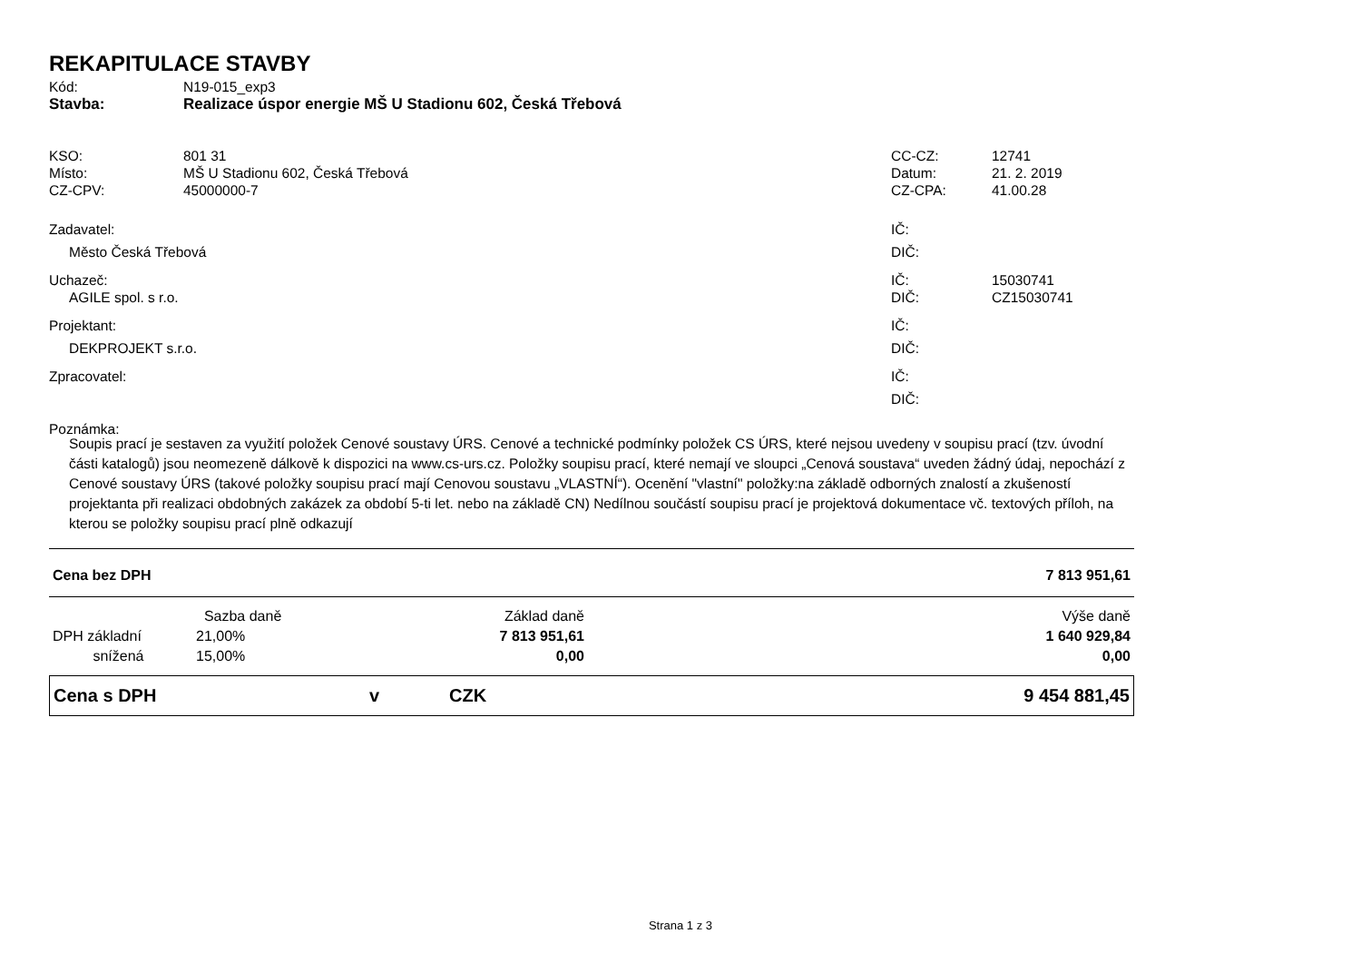REKAPITULACE STAVBY
Kód: N19-015_exp3
Stavba: Realizace úspor energie MŠ U Stadionu 602, Česká Třebová
KSO: 801 31 CC-CZ: 12741
Místo: MŠ U Stadionu 602, Česká Třebová Datum: 21. 2. 2019
CZ-CPV: 45000000-7 CZ-CPA: 41.00.28
Zadavatel: IČ:
Město Česká Třebová DIČ:
Uchazeč: IČ: 15030741
AGILE spol. s r.o. DIČ: CZ15030741
Projektant: IČ:
DEKPROJEKT s.r.o. DIČ:
Zpracovatel: IČ:
DIČ:
Poznámka:
Soupis prací je sestaven za využití položek Cenové soustavy ÚRS. Cenové a technické podmínky položek CS ÚRS, které nejsou uvedeny v soupisu prací (tzv. úvodní části katalogů) jsou neomezeně dálkově k dispozici na www.cs-urs.cz. Položky soupisu prací, které nemají ve sloupci „Cenová soustava“ uveden žádný údaj, nepochází z Cenové soustavy ÚRS (takové položky soupisu prací mají Cenovou soustavu „VLASTNÍ“). Ocenění "vlastní" položky:na základě odborných znalostí a zkušeností projektanta při realizaci obdobných zakázek za období 5-ti let. nebo na základě CN) Nedílnou součástí soupisu prací je projektová dokumentace vč. textových příloh, na kterou se položky soupisu prací plně odkazují
| Cena bez DPH | 7 813 951,61 |
| | Sazba daně | Základ daně | Výše daně |
| DPH základní | 21,00% | 7 813 951,61 | 1 640 929,84 |
| snížená | 15,00% | 0,00 | 0,00 |
| Cena s DPH | v | CZK | 9 454 881,45 |
Strana 1 z 3